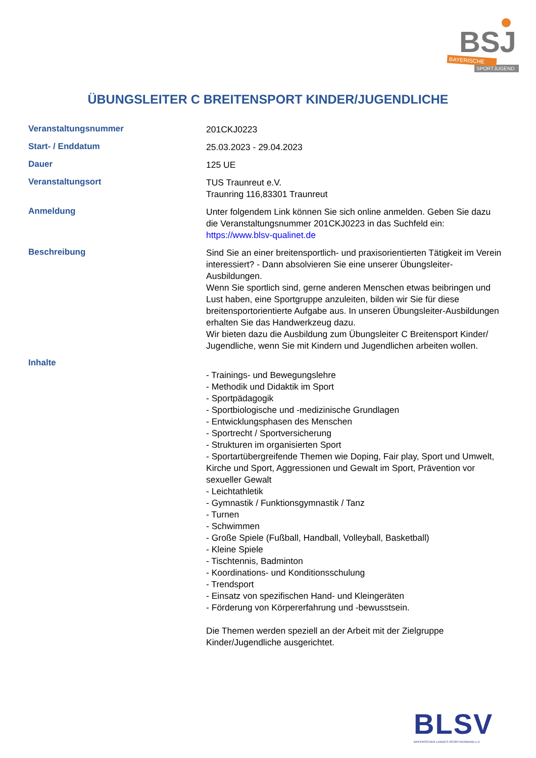BSJ
BAYERISCHE
SPORTJUGEND
ÜBUNGSLEITER C BREITENSPORT KINDER/JUGENDLICHE
| Veranstaltungsnummer | 201CKJ0223 |
| Start- / Enddatum | 25.03.2023 - 29.04.2023 |
| Dauer | 125 UE |
| Veranstaltungsort | TUS Traunreut e.V. Traunring 116,83301 Traunreut |
| Anmeldung | Unter folgendem Link können Sie sich online anmelden. Geben Sie dazu die Veranstaltungsnummer 201CKJ0223 in das Suchfeld ein: https://www.blsv-qualinet.de |
| Beschreibung | Sind Sie an einer breitensportlich- und praxisorientierten Tätigkeit im Verein interessiert? - Dann absolvieren Sie eine unserer Übungsleiter-Ausbildungen. Wenn Sie sportlich sind, gerne anderen Menschen etwas beibringen und Lust haben, eine Sportgruppe anzuleiten, bilden wir Sie für diese breitensportorientierte Aufgabe aus. In unseren Übungsleiter-Ausbildungen erhalten Sie das Handwerkzeug dazu. Wir bieten dazu die Ausbildung zum Übungsleiter C Breitensport Kinder/ Jugendliche, wenn Sie mit Kindern und Jugendlichen arbeiten wollen. |
| Inhalte | - Trainings- und Bewegungslehre - Methodik und Didaktik im Sport - Sportpädagogik - Sportbiologische und -medizinische Grundlagen - Entwicklungsphasen des Menschen - Sportrecht / Sportversicherung - Strukturen im organisierten Sport - Sportartübergreifende Themen wie Doping, Fair play, Sport und Umwelt, Kirche und Sport, Aggressionen und Gewalt im Sport, Prävention vor sexueller Gewalt - Leichtathletik - Gymnastik / Funktionsgymnastik / Tanz - Turnen - Schwimmen - Große Spiele (Fußball, Handball, Volleyball, Basketball) - Kleine Spiele - Tischtennis, Badminton - Koordinations- und Konditionsschulung - Trendsport - Einsatz von spezifischen Hand- und Kleingeräten - Förderung von Körpererfahrung und -bewusstsein. Die Themen werden speziell an der Arbeit mit der Zielgruppe Kinder/Jugendliche ausgerichtet. |
BLSV
BAYERISCHER LANDES-SPORTVERBAND e.V.